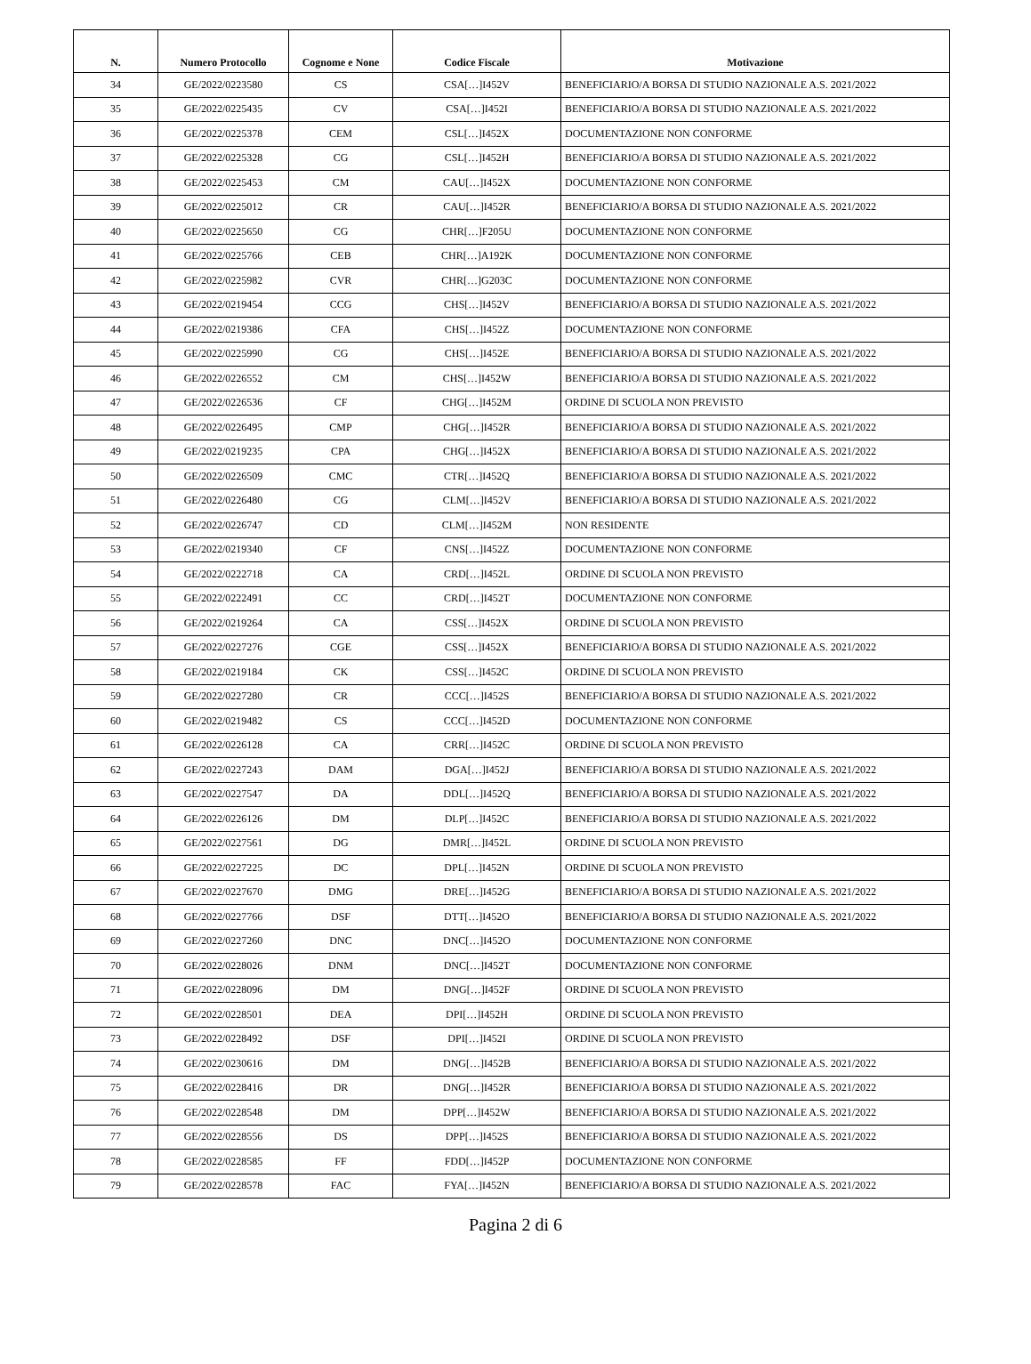| N. | Numero Protocollo | Cognome e None | Codice Fiscale | Motivazione |
| --- | --- | --- | --- | --- |
| 34 | GE/2022/0223580 | CS | CSA[…]I452V | BENEFICIARIO/A BORSA DI STUDIO NAZIONALE A.S. 2021/2022 |
| 35 | GE/2022/0225435 | CV | CSA[…]I452I | BENEFICIARIO/A BORSA DI STUDIO NAZIONALE A.S. 2021/2022 |
| 36 | GE/2022/0225378 | CEM | CSL[…]I452X | DOCUMENTAZIONE NON CONFORME |
| 37 | GE/2022/0225328 | CG | CSL[…]I452H | BENEFICIARIO/A BORSA DI STUDIO NAZIONALE A.S. 2021/2022 |
| 38 | GE/2022/0225453 | CM | CAU[…]I452X | DOCUMENTAZIONE NON CONFORME |
| 39 | GE/2022/0225012 | CR | CAU[…]I452R | BENEFICIARIO/A BORSA DI STUDIO NAZIONALE A.S. 2021/2022 |
| 40 | GE/2022/0225650 | CG | CHR[…]F205U | DOCUMENTAZIONE NON CONFORME |
| 41 | GE/2022/0225766 | CEB | CHR[…]A192K | DOCUMENTAZIONE NON CONFORME |
| 42 | GE/2022/0225982 | CVR | CHR[…]G203C | DOCUMENTAZIONE NON CONFORME |
| 43 | GE/2022/0219454 | CCG | CHS[…]I452V | BENEFICIARIO/A BORSA DI STUDIO NAZIONALE A.S. 2021/2022 |
| 44 | GE/2022/0219386 | CFA | CHS[…]I452Z | DOCUMENTAZIONE NON CONFORME |
| 45 | GE/2022/0225990 | CG | CHS[…]I452E | BENEFICIARIO/A BORSA DI STUDIO NAZIONALE A.S. 2021/2022 |
| 46 | GE/2022/0226552 | CM | CHS[…]I452W | BENEFICIARIO/A BORSA DI STUDIO NAZIONALE A.S. 2021/2022 |
| 47 | GE/2022/0226536 | CF | CHG[…]I452M | ORDINE DI SCUOLA NON PREVISTO |
| 48 | GE/2022/0226495 | CMP | CHG[…]I452R | BENEFICIARIO/A BORSA DI STUDIO NAZIONALE A.S. 2021/2022 |
| 49 | GE/2022/0219235 | CPA | CHG[…]I452X | BENEFICIARIO/A BORSA DI STUDIO NAZIONALE A.S. 2021/2022 |
| 50 | GE/2022/0226509 | CMC | CTR[…]I452Q | BENEFICIARIO/A BORSA DI STUDIO NAZIONALE A.S. 2021/2022 |
| 51 | GE/2022/0226480 | CG | CLM[…]I452V | BENEFICIARIO/A BORSA DI STUDIO NAZIONALE A.S. 2021/2022 |
| 52 | GE/2022/0226747 | CD | CLM[…]I452M | NON RESIDENTE |
| 53 | GE/2022/0219340 | CF | CNS[…]I452Z | DOCUMENTAZIONE NON CONFORME |
| 54 | GE/2022/0222718 | CA | CRD[…]I452L | ORDINE DI SCUOLA NON PREVISTO |
| 55 | GE/2022/0222491 | CC | CRD[…]I452T | DOCUMENTAZIONE NON CONFORME |
| 56 | GE/2022/0219264 | CA | CSS[…]I452X | ORDINE DI SCUOLA NON PREVISTO |
| 57 | GE/2022/0227276 | CGE | CSS[…]I452X | BENEFICIARIO/A BORSA DI STUDIO NAZIONALE A.S. 2021/2022 |
| 58 | GE/2022/0219184 | CK | CSS[…]I452C | ORDINE DI SCUOLA NON PREVISTO |
| 59 | GE/2022/0227280 | CR | CCC[…]I452S | BENEFICIARIO/A BORSA DI STUDIO NAZIONALE A.S. 2021/2022 |
| 60 | GE/2022/0219482 | CS | CCC[…]I452D | DOCUMENTAZIONE NON CONFORME |
| 61 | GE/2022/0226128 | CA | CRR[…]I452C | ORDINE DI SCUOLA NON PREVISTO |
| 62 | GE/2022/0227243 | DAM | DGA[…]I452J | BENEFICIARIO/A BORSA DI STUDIO NAZIONALE A.S. 2021/2022 |
| 63 | GE/2022/0227547 | DA | DDL[…]I452Q | BENEFICIARIO/A BORSA DI STUDIO NAZIONALE A.S. 2021/2022 |
| 64 | GE/2022/0226126 | DM | DLP[…]I452C | BENEFICIARIO/A BORSA DI STUDIO NAZIONALE A.S. 2021/2022 |
| 65 | GE/2022/0227561 | DG | DMR[…]I452L | ORDINE DI SCUOLA NON PREVISTO |
| 66 | GE/2022/0227225 | DC | DPL[…]I452N | ORDINE DI SCUOLA NON PREVISTO |
| 67 | GE/2022/0227670 | DMG | DRE[…]I452G | BENEFICIARIO/A BORSA DI STUDIO NAZIONALE A.S. 2021/2022 |
| 68 | GE/2022/0227766 | DSF | DTT[…]I452O | BENEFICIARIO/A BORSA DI STUDIO NAZIONALE A.S. 2021/2022 |
| 69 | GE/2022/0227260 | DNC | DNC[…]I452O | DOCUMENTAZIONE NON CONFORME |
| 70 | GE/2022/0228026 | DNM | DNC[…]I452T | DOCUMENTAZIONE NON CONFORME |
| 71 | GE/2022/0228096 | DM | DNG[…]I452F | ORDINE DI SCUOLA NON PREVISTO |
| 72 | GE/2022/0228501 | DEA | DPI[…]I452H | ORDINE DI SCUOLA NON PREVISTO |
| 73 | GE/2022/0228492 | DSF | DPI[…]I452I | ORDINE DI SCUOLA NON PREVISTO |
| 74 | GE/2022/0230616 | DM | DNG[…]I452B | BENEFICIARIO/A BORSA DI STUDIO NAZIONALE A.S. 2021/2022 |
| 75 | GE/2022/0228416 | DR | DNG[…]I452R | BENEFICIARIO/A BORSA DI STUDIO NAZIONALE A.S. 2021/2022 |
| 76 | GE/2022/0228548 | DM | DPP[…]I452W | BENEFICIARIO/A BORSA DI STUDIO NAZIONALE A.S. 2021/2022 |
| 77 | GE/2022/0228556 | DS | DPP[…]I452S | BENEFICIARIO/A BORSA DI STUDIO NAZIONALE A.S. 2021/2022 |
| 78 | GE/2022/0228585 | FF | FDD[…]I452P | DOCUMENTAZIONE NON CONFORME |
| 79 | GE/2022/0228578 | FAC | FYA[…]I452N | BENEFICIARIO/A BORSA DI STUDIO NAZIONALE A.S. 2021/2022 |
Pagina 2 di 6